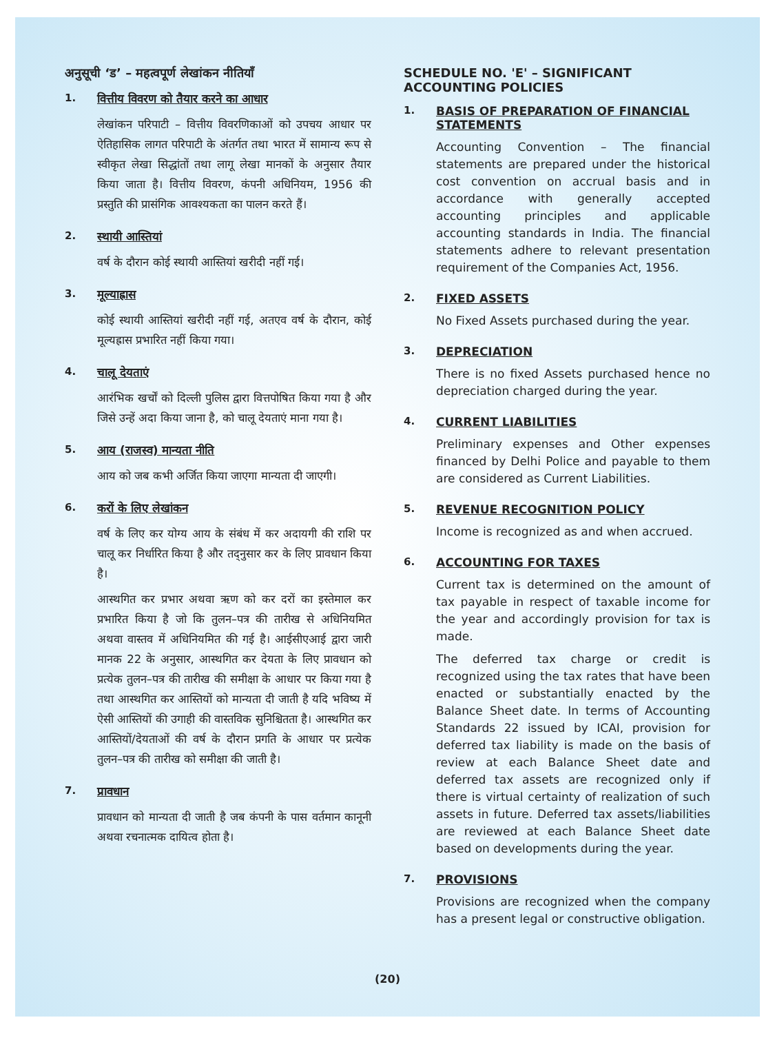अनुसूची ‘ड’ – महत्वपूर्ण लेखांकन नीतियाँ
1. वित्तीय विवरण को तैयार करने का आधार
लेखांकन परिपाटी – वित्तीय विवरणिकाओं को उपचय आधार पर ऐतिहासिक लागत परिपाटी के अंतर्गत तथा भारत में सामान्य रूप से स्वीकृत लेखा सिद्धांतों तथा लागू लेखा मानकों के अनुसार तैयार किया जाता है। वित्तीय विवरण, कंपनी अधिनियम, 1956 की प्रस्तुति की प्रासंगिक आवश्यकता का पालन करते हैं।
2. स्थायी आस्तियां
वर्ष के दौरान कोई स्थायी आस्तियां खरीदी नहीं गई।
3. मूल्याह्रास
कोई स्थायी आस्तियां खरीदी नहीं गई, अतएव वर्ष के दौरान, कोई मूल्यह्रास प्रभारित नहीं किया गया।
4. चालू देयताएं
आरंभिक खर्चों को दिल्ली पुलिस द्वारा वित्तपोषित किया गया है और जिसे उन्हें अदा किया जाना है, को चालू देयताएं माना गया है।
5. आय (राजस्व) मान्यता नीति
आय को जब कभी अर्जित किया जाएगा मान्यता दी जाएगी।
6. करों के लिए लेखांकन
वर्ष के लिए कर योग्य आय के संबंध में कर अदायगी की राशि पर चालू कर निर्धारित किया है और तद्नुसार कर के लिए प्रावधान किया है।
आस्थगित कर प्रभार अथवा ऋण को कर दरों का इस्तेमाल कर प्रभारित किया है जो कि तुलन–पत्र की तारीख से अधिनियमित अथवा वास्तव में अधिनियमित की गई है। आईसीएआई द्वारा जारी मानक 22 के अनुसार, आस्थगित कर देयता के लिए प्रावधान को प्रत्येक तुलन–पत्र की तारीख की समीक्षा के आधार पर किया गया है तथा आस्थगित कर आस्तियों को मान्यता दी जाती है यदि भविष्य में ऐसी आस्तियों की उगाही की वास्तविक सुनिश्चितता है। आस्थगित कर आस्तियों/देयताओं की वर्ष के दौरान प्रगति के आधार पर प्रत्येक तुलन–पत्र की तारीख को समीक्षा की जाती है।
7. प्रावधान
प्रावधान को मान्यता दी जाती है जब कंपनी के पास वर्तमान कानूनी अथवा रचनात्मक दायित्व होता है।
SCHEDULE NO. 'E' – SIGNIFICANT ACCOUNTING POLICIES
1. BASIS OF PREPARATION OF FINANCIAL STATEMENTS
Accounting Convention – The financial statements are prepared under the historical cost convention on accrual basis and in accordance with generally accepted accounting principles and applicable accounting standards in India. The financial statements adhere to relevant presentation requirement of the Companies Act, 1956.
2. FIXED ASSETS
No Fixed Assets purchased during the year.
3. DEPRECIATION
There is no fixed Assets purchased hence no depreciation charged during the year.
4. CURRENT LIABILITIES
Preliminary expenses and Other expenses financed by Delhi Police and payable to them are considered as Current Liabilities.
5. REVENUE RECOGNITION POLICY
Income is recognized as and when accrued.
6. ACCOUNTING FOR TAXES
Current tax is determined on the amount of tax payable in respect of taxable income for the year and accordingly provision for tax is made.
The deferred tax charge or credit is recognized using the tax rates that have been enacted or substantially enacted by the Balance Sheet date. In terms of Accounting Standards 22 issued by ICAI, provision for deferred tax liability is made on the basis of review at each Balance Sheet date and deferred tax assets are recognized only if there is virtual certainty of realization of such assets in future. Deferred tax assets/liabilities are reviewed at each Balance Sheet date based on developments during the year.
7. PROVISIONS
Provisions are recognized when the company has a present legal or constructive obligation.
(20)